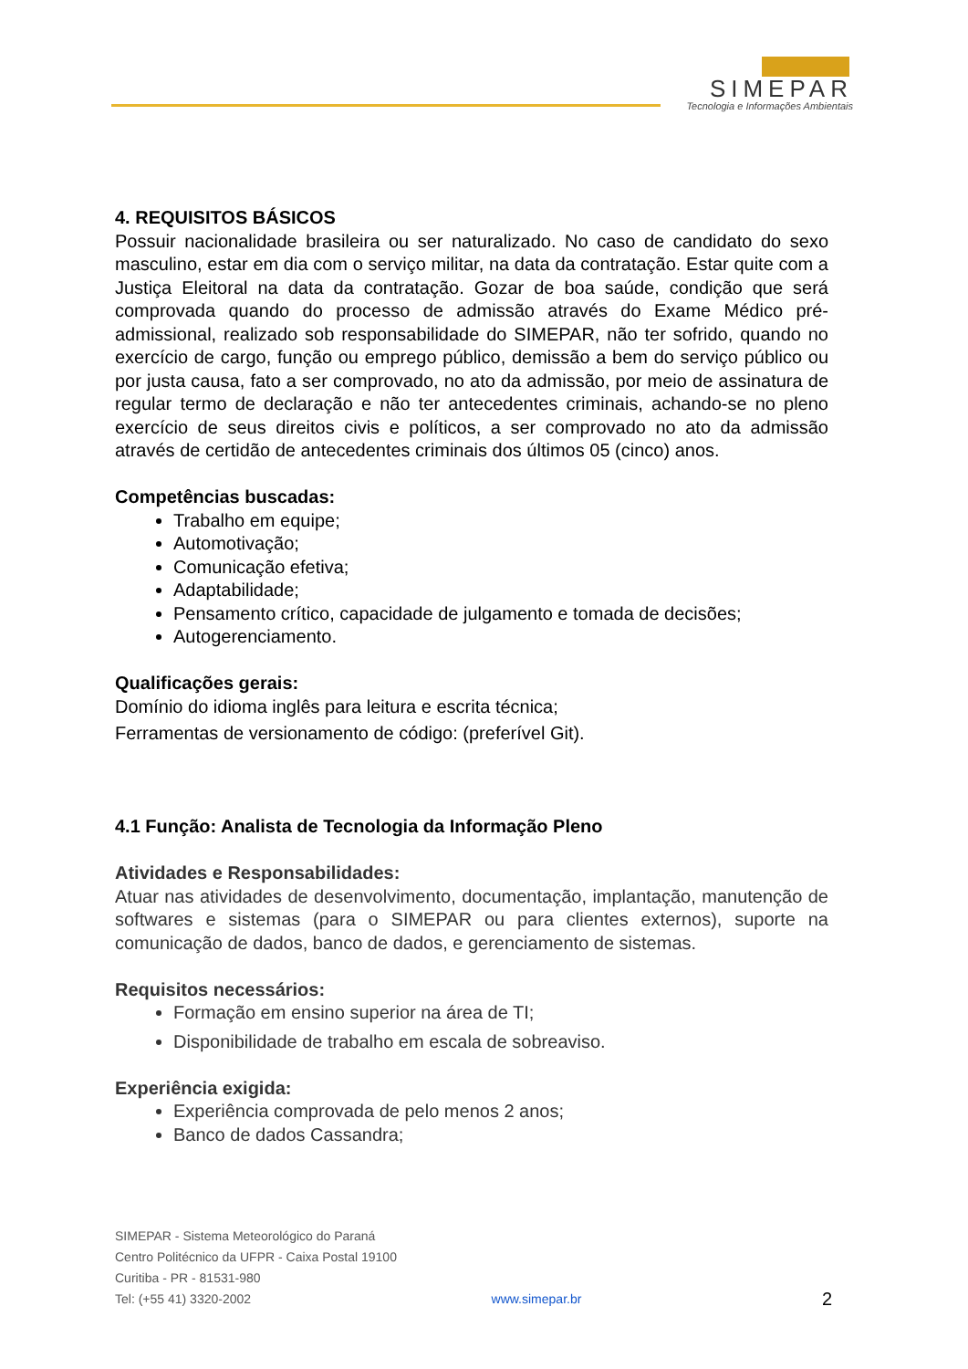SIMEPAR
Tecnologia e Informações Ambientais
4. REQUISITOS BÁSICOS
Possuir nacionalidade brasileira ou ser naturalizado. No caso de candidato do sexo masculino, estar em dia com o serviço militar, na data da contratação. Estar quite com a Justiça Eleitoral na data da contratação. Gozar de boa saúde, condição que será comprovada quando do processo de admissão através do Exame Médico pré-admissional, realizado sob responsabilidade do SIMEPAR, não ter sofrido, quando no exercício de cargo, função ou emprego público, demissão a bem do serviço público ou por justa causa, fato a ser comprovado, no ato da admissão, por meio de assinatura de regular termo de declaração e não ter antecedentes criminais, achando-se no pleno exercício de seus direitos civis e políticos, a ser comprovado no ato da admissão através de certidão de antecedentes criminais dos últimos 05 (cinco) anos.
Competências buscadas:
Trabalho em equipe;
Automotivação;
Comunicação efetiva;
Adaptabilidade;
Pensamento crítico, capacidade de julgamento e tomada de decisões;
Autogerenciamento.
Qualificações gerais:
Domínio do idioma inglês para leitura e escrita técnica;
Ferramentas de versionamento de código: (preferível Git).
4.1 Função: Analista de Tecnologia da Informação Pleno
Atividades e Responsabilidades:
Atuar nas atividades de desenvolvimento, documentação, implantação, manutenção de softwares e sistemas (para o SIMEPAR ou para clientes externos), suporte na comunicação de dados, banco de dados, e gerenciamento de sistemas.
Requisitos necessários:
Formação em ensino superior na área de TI;
Disponibilidade de trabalho em escala de sobreaviso.
Experiência exigida:
Experiência comprovada de pelo menos 2 anos;
Banco de dados Cassandra;
SIMEPAR - Sistema Meteorológico do Paraná
Centro Politécnico da UFPR - Caixa Postal 19100
Curitiba - PR - 81531-980
Tel: (+55 41) 3320-2002 www.simepar.br 2